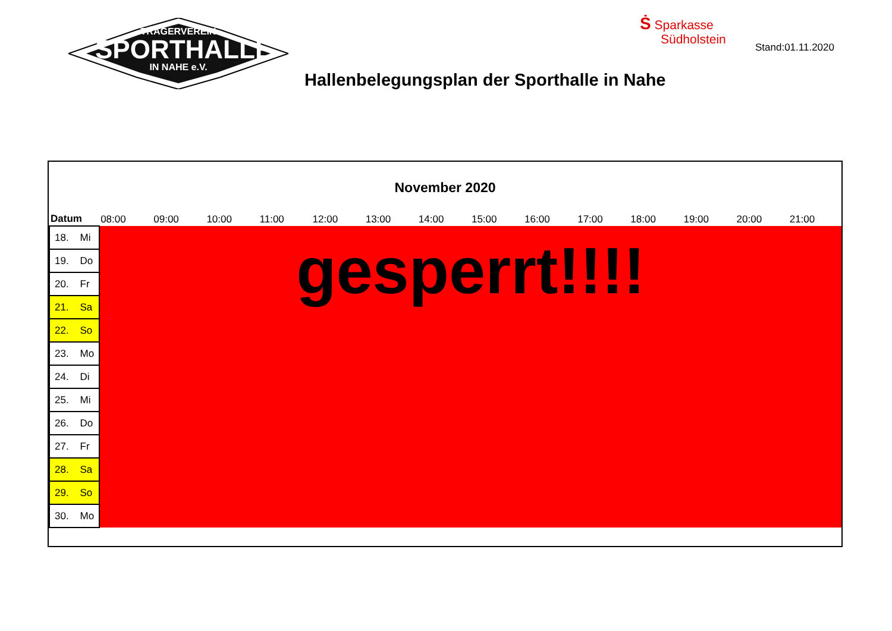TRÄGERVEREIN
SPORTHALLE
IN NAHE e.V.
Ṡ Sparkasse
Südholstein
Stand:01.11.2020
Hallenbelegungsplan der Sporthalle in Nahe
November 2020
| Datum | 08:00 | 09:00 | 10:00 | 11:00 | 12:00 | 13:00 | 14:00 | 15:00 | 16:00 | 17:00 | 18:00 | 19:00 | 20:00 | 21:00 |
| --- | --- | --- | --- | --- | --- | --- | --- | --- | --- | --- | --- | --- | --- | --- |
| 18. Mi | gesperrt!!!! | | | | | | | | | | | | | |
| 19. Do | | | | | | | | | | | | | | |
| 20. Fr | | | | | | | | | | | | | | |
| 21. Sa | | | | | | | | | | | | | | |
| 22. So | | | | | | | | | | | | | | |
| 23. Mo | | | | | | | | | | | | | | |
| 24. Di | | | | | | | | | | | | | | |
| 25. Mi | | | | | | | | | | | | | | |
| 26. Do | | | | | | | | | | | | | | |
| 27. Fr | | | | | | | | | | | | | | |
| 28. Sa | | | | | | | | | | | | | | |
| 29. So | | | | | | | | | | | | | | |
| 30. Mo | | | | | | | | | | | | | | |